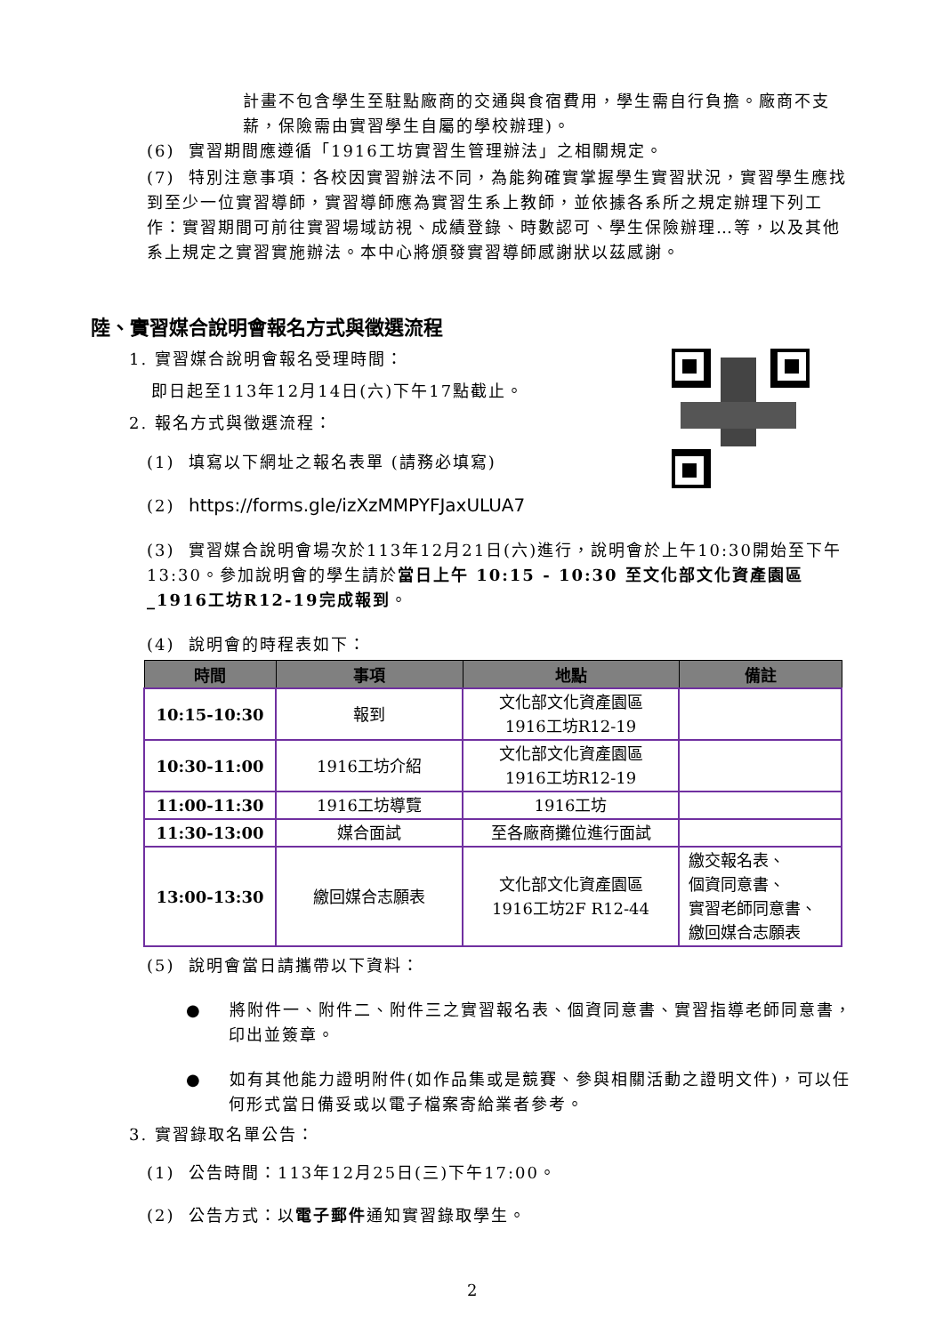計畫不包含學生至駐點廠商的交通與食宿費用，學生需自行負擔。廠商不支薪，保險需由實習學生自屬的學校辦理)。
(6) 實習期間應遵循「1916工坊實習生管理辦法」之相關規定。
(7) 特別注意事項：各校因實習辦法不同，為能夠確實掌握學生實習狀況，實習學生應找到至少一位實習導師，實習導師應為實習生系上教師，並依據各系所之規定辦理下列工作：實習期間可前往實習場域訪視、成績登錄、時數認可、學生保險辦理…等，以及其他系上規定之實習實施辦法。本中心將頒發實習導師感謝狀以茲感謝。
陸、實習媒合說明會報名方式與徵選流程
1. 實習媒合說明會報名受理時間：
即日起至113年12月14日(六)下午17點截止。
2. 報名方式與徵選流程：
(1) 填寫以下網址之報名表單 (請務必填寫)
(2) https://forms.gle/izXzMMPYFJaxULUA7
(3) 實習媒合說明會場次於113年12月21日(六)進行，說明會於上午10:30開始至下午13:30。參加說明會的學生請於當日上午 10:15 - 10:30 至文化部文化資產園區_1916工坊R12-19完成報到。
(4) 說明會的時程表如下：
| 時間 | 事項 | 地點 | 備註 |
| --- | --- | --- | --- |
| 10:15-10:30 | 報到 | 文化部文化資產園區 1916工坊R12-19 | |
| 10:30-11:00 | 1916工坊介紹 | 文化部文化資產園區 1916工坊R12-19 | |
| 11:00-11:30 | 1916工坊導覽 | 1916工坊 | |
| 11:30-13:00 | 媒合面試 | 至各廠商攤位進行面試 | |
| 13:00-13:30 | 繳回媒合志願表 | 文化部文化資產園區 1916工坊2F R12-44 | 繳交報名表、 個資同意書、 實習老師同意書、 繳回媒合志願表 |
(5) 說明會當日請攜帶以下資料：
● 將附件一、附件二、附件三之實習報名表、個資同意書、實習指導老師同意書，印出並簽章。
● 如有其他能力證明附件(如作品集或是競賽、參與相關活動之證明文件)，可以任何形式當日備妥或以電子檔案寄給業者參考。
3. 實習錄取名單公告：
(1) 公告時間：113年12月25日(三)下午17:00。
(2) 公告方式：以電子郵件通知實習錄取學生。
2